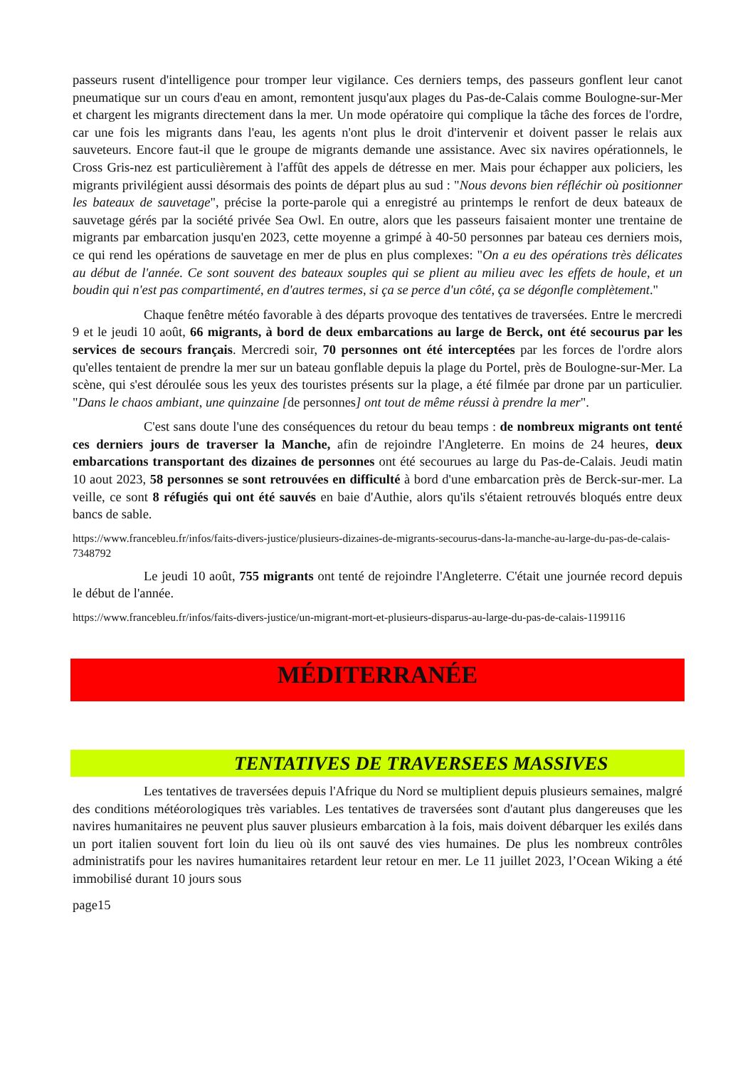passeurs rusent d'intelligence pour tromper leur vigilance. Ces derniers temps, des passeurs gonflent leur canot pneumatique sur un cours d'eau en amont, remontent jusqu'aux plages du Pas-de-Calais comme Boulogne-sur-Mer et chargent les migrants directement dans la mer. Un mode opératoire qui complique la tâche des forces de l'ordre, car une fois les migrants dans l'eau, les agents n'ont plus le droit d'intervenir et doivent passer le relais aux sauveteurs. Encore faut-il que le groupe de migrants demande une assistance. Avec six navires opérationnels, le Cross Gris-nez est particulièrement à l'affût des appels de détresse en mer. Mais pour échapper aux policiers, les migrants privilégient aussi désormais des points de départ plus au sud : "Nous devons bien réfléchir où positionner les bateaux de sauvetage", précise la porte-parole qui a enregistré au printemps le renfort de deux bateaux de sauvetage gérés par la société privée Sea Owl. En outre, alors que les passeurs faisaient monter une trentaine de migrants par embarcation jusqu'en 2023, cette moyenne a grimpé à 40-50 personnes par bateau ces derniers mois, ce qui rend les opérations de sauvetage en mer de plus en plus complexes: "On a eu des opérations très délicates au début de l'année. Ce sont souvent des bateaux souples qui se plient au milieu avec les effets de houle, et un boudin qui n'est pas compartimenté, en d'autres termes, si ça se perce d'un côté, ça se dégonfle complètement."
Chaque fenêtre météo favorable à des départs provoque des tentatives de traversées. Entre le mercredi 9 et le jeudi 10 août, 66 migrants, à bord de deux embarcations au large de Berck, ont été secourus par les services de secours français. Mercredi soir, 70 personnes ont été interceptées par les forces de l'ordre alors qu'elles tentaient de prendre la mer sur un bateau gonflable depuis la plage du Portel, près de Boulogne-sur-Mer. La scène, qui s'est déroulée sous les yeux des touristes présents sur la plage, a été filmée par drone par un particulier. "Dans le chaos ambiant, une quinzaine [de personnes] ont tout de même réussi à prendre la mer".
C'est sans doute l'une des conséquences du retour du beau temps : de nombreux migrants ont tenté ces derniers jours de traverser la Manche, afin de rejoindre l'Angleterre. En moins de 24 heures, deux embarcations transportant des dizaines de personnes ont été secourues au large du Pas-de-Calais. Jeudi matin 10 aout 2023, 58 personnes se sont retrouvées en difficulté à bord d'une embarcation près de Berck-sur-mer. La veille, ce sont 8 réfugiés qui ont été sauvés en baie d'Authie, alors qu'ils s'étaient retrouvés bloqués entre deux bancs de sable.
https://www.francebleu.fr/infos/faits-divers-justice/plusieurs-dizaines-de-migrants-secourus-dans-la-manche-au-large-du-pas-de-calais-7348792
Le jeudi 10 août, 755 migrants ont tenté de rejoindre l'Angleterre. C'était une journée record depuis le début de l'année.
https://www.francebleu.fr/infos/faits-divers-justice/un-migrant-mort-et-plusieurs-disparus-au-large-du-pas-de-calais-1199116
MÉDITERRANÉE
TENTATIVES DE TRAVERSEES MASSIVES
Les tentatives de traversées depuis l'Afrique du Nord se multiplient depuis plusieurs semaines, malgré des conditions météorologiques très variables. Les tentatives de traversées sont d'autant plus dangereuses que les navires humanitaires ne peuvent plus sauver plusieurs embarcation à la fois, mais doivent débarquer les exilés dans un port italien souvent fort loin du lieu où ils ont sauvé des vies humaines. De plus les nombreux contrôles administratifs pour les navires humanitaires retardent leur retour en mer. Le 11 juillet 2023, l’Ocean Wiking a été immobilisé durant 10 jours sous
page15